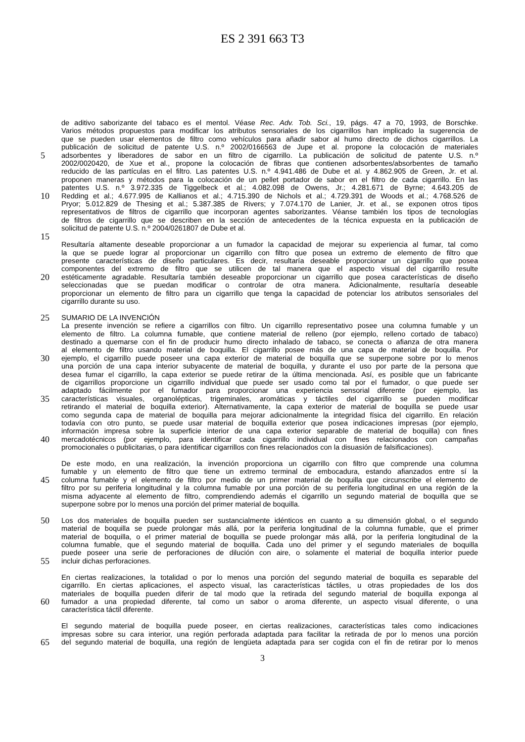ES 2 391 663 T3
de aditivo saborizante del tabaco es el mentol. Véase Rec. Adv. Tob. Sci., 19, págs. 47 a 70, 1993, de Borschke.
Varios métodos propuestos para modificar los atributos sensoriales de los cigarrillos han implicado la sugerencia de
que se pueden usar elementos de filtro como vehículos para añadir sabor al humo directo de dichos cigarrillos. La
publicación de solicitud de patente U.S. n.º 2002/0166563 de Jupe et al. propone la colocación de materiales
5
adsorbentes y liberadores de sabor en un filtro de cigarrillo. La publicación de solicitud de patente U.S. n.º
2002/0020420, de Xue et al., propone la colocación de fibras que contienen adsorbentes/absorbentes de tamaño
reducido de las partículas en el filtro. Las patentes U.S. n.º 4.941.486 de Dube et al. y 4.862.905 de Green, Jr. et al.
proponen maneras y métodos para la colocación de un pellet portador de sabor en el filtro de cada cigarrillo. En las
patentes U.S. n.º 3.972.335 de Tiggelbeck et al.; 4.082.098 de Owens, Jr.; 4.281.671 de Byrne; 4.643.205 de
10
Redding et al.; 4.677.995 de Kallianos et al.; 4.715.390 de Nichols et al.; 4.729.391 de Woods et al.; 4.768.526 de
Pryor; 5.012.829 de Thesing et al.; 5.387.385 de Rivers; y 7.074.170 de Lanier, Jr. et al., se exponen otros tipos
representativos de filtros de cigarrillo que incorporan agentes saborizantes. Véanse también los tipos de tecnologías
de filtros de cigarrillo que se describen en la sección de antecedentes de la técnica expuesta en la publicación de
solicitud de patente U.S. n.º 2004/0261807 de Dube et al.
15
Resultaría altamente deseable proporcionar a un fumador la capacidad de mejorar su experiencia al fumar, tal como
la que se puede lograr al proporcionar un cigarrillo con filtro que posea un extremo de elemento de filtro que
presente características de diseño particulares. Es decir, resultaría deseable proporcionar un cigarrillo que posea
componentes del extremo de filtro que se utilicen de tal manera que el aspecto visual del cigarrillo resulte
20
estéticamente agradable. Resultaría también deseable proporcionar un cigarrillo que posea características de diseño
seleccionadas que se puedan modificar o controlar de otra manera. Adicionalmente, resultaría deseable
proporcionar un elemento de filtro para un cigarrillo que tenga la capacidad de potenciar los atributos sensoriales del
cigarrillo durante su uso.
25
SUMARIO DE LA INVENCIÓN
La presente invención se refiere a cigarrillos con filtro. Un cigarrillo representativo posee una columna fumable y un
elemento de filtro. La columna fumable, que contiene material de relleno (por ejemplo, relleno cortado de tabaco)
destinado a quemarse con el fin de producir humo directo inhalado de tabaco, se conecta o afianza de otra manera
al elemento de filtro usando material de boquilla. El cigarrillo posee más de una capa de material de boquilla. Por
30
ejemplo, el cigarrillo puede poseer una capa exterior de material de boquilla que se superpone sobre por lo menos
una porción de una capa interior subyacente de material de boquilla, y durante el uso por parte de la persona que
desea fumar el cigarrillo, la capa exterior se puede retirar de la última mencionada. Así, es posible que un fabricante
de cigarrillos proporcione un cigarrillo individual que puede ser usado como tal por el fumador, o que puede ser
adaptado fácilmente por el fumador para proporcionar una experiencia sensorial diferente (por ejemplo, las
35
características visuales, organolépticas, trigeminales, aromáticas y táctiles del cigarrillo se pueden modificar
retirando el material de boquilla exterior). Alternativamente, la capa exterior de material de boquilla se puede usar
como segunda capa de material de boquilla para mejorar adicionalmente la integridad física del cigarrillo. En relación
todavía con otro punto, se puede usar material de boquilla exterior que posea indicaciones impresas (por ejemplo,
información impresa sobre la superficie interior de una capa exterior separable de material de boquilla) con fines
40
mercadotécnicos (por ejemplo, para identificar cada cigarrillo individual con fines relacionados con campañas
promocionales o publicitarias, o para identificar cigarrillos con fines relacionados con la disuasión de falsificaciones).
De este modo, en una realización, la invención proporciona un cigarrillo con filtro que comprende una columna
fumable y un elemento de filtro que tiene un extremo terminal de embocadura, estando afianzados entre sí la
45
columna fumable y el elemento de filtro por medio de un primer material de boquilla que circunscribe el elemento de
filtro por su periferia longitudinal y la columna fumable por una porción de su periferia longitudinal en una región de la
misma adyacente al elemento de filtro, comprendiendo además el cigarrillo un segundo material de boquilla que se
superpone sobre por lo menos una porción del primer material de boquilla.
50
Los dos materiales de boquilla pueden ser sustancialmente idénticos en cuanto a su dimensión global, o el segundo
material de boquilla se puede prolongar más allá, por la periferia longitudinal de la columna fumable, que el primer
material de boquilla, o el primer material de boquilla se puede prolongar más allá, por la periferia longitudinal de la
columna fumable, que el segundo material de boquilla. Cada uno del primer y el segundo materiales de boquilla
puede poseer una serie de perforaciones de dilución con aire, o solamente el material de boquilla interior puede
55
incluir dichas perforaciones.
En ciertas realizaciones, la totalidad o por lo menos una porción del segundo material de boquilla es separable del
cigarrillo. En ciertas aplicaciones, el aspecto visual, las características táctiles, u otras propiedades de los dos
materiales de boquilla pueden diferir de tal modo que la retirada del segundo material de boquilla exponga al
60
fumador a una propiedad diferente, tal como un sabor o aroma diferente, un aspecto visual diferente, o una
característica táctil diferente.
El segundo material de boquilla puede poseer, en ciertas realizaciones, características tales como indicaciones
impresas sobre su cara interior, una región perforada adaptada para facilitar la retirada de por lo menos una porción
65
del segundo material de boquilla, una región de lengüeta adaptada para ser cogida con el fin de retirar por lo menos
3